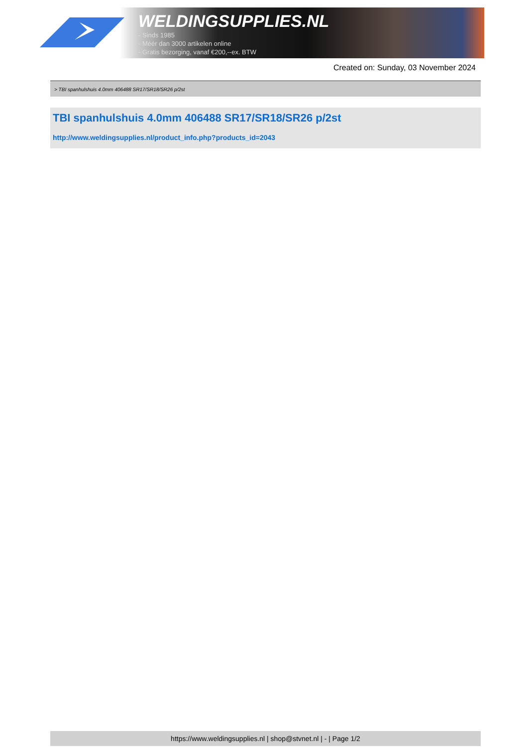WELDINGSUPPLIES.NL
- Sinds 1985
- Méér dan 3000 artikelen online
- Gratis bezorging, vanaf €200,--ex. BTW
Created on: Sunday, 03 November 2024
> TBI spanhulshuis 4.0mm 406488 SR17/SR18/SR26 p/2st
TBI spanhulshuis 4.0mm 406488 SR17/SR18/SR26 p/2st
http://www.weldingsupplies.nl/product_info.php?products_id=2043
https://www.weldingsupplies.nl | shop@stvnet.nl | - | Page 1/2